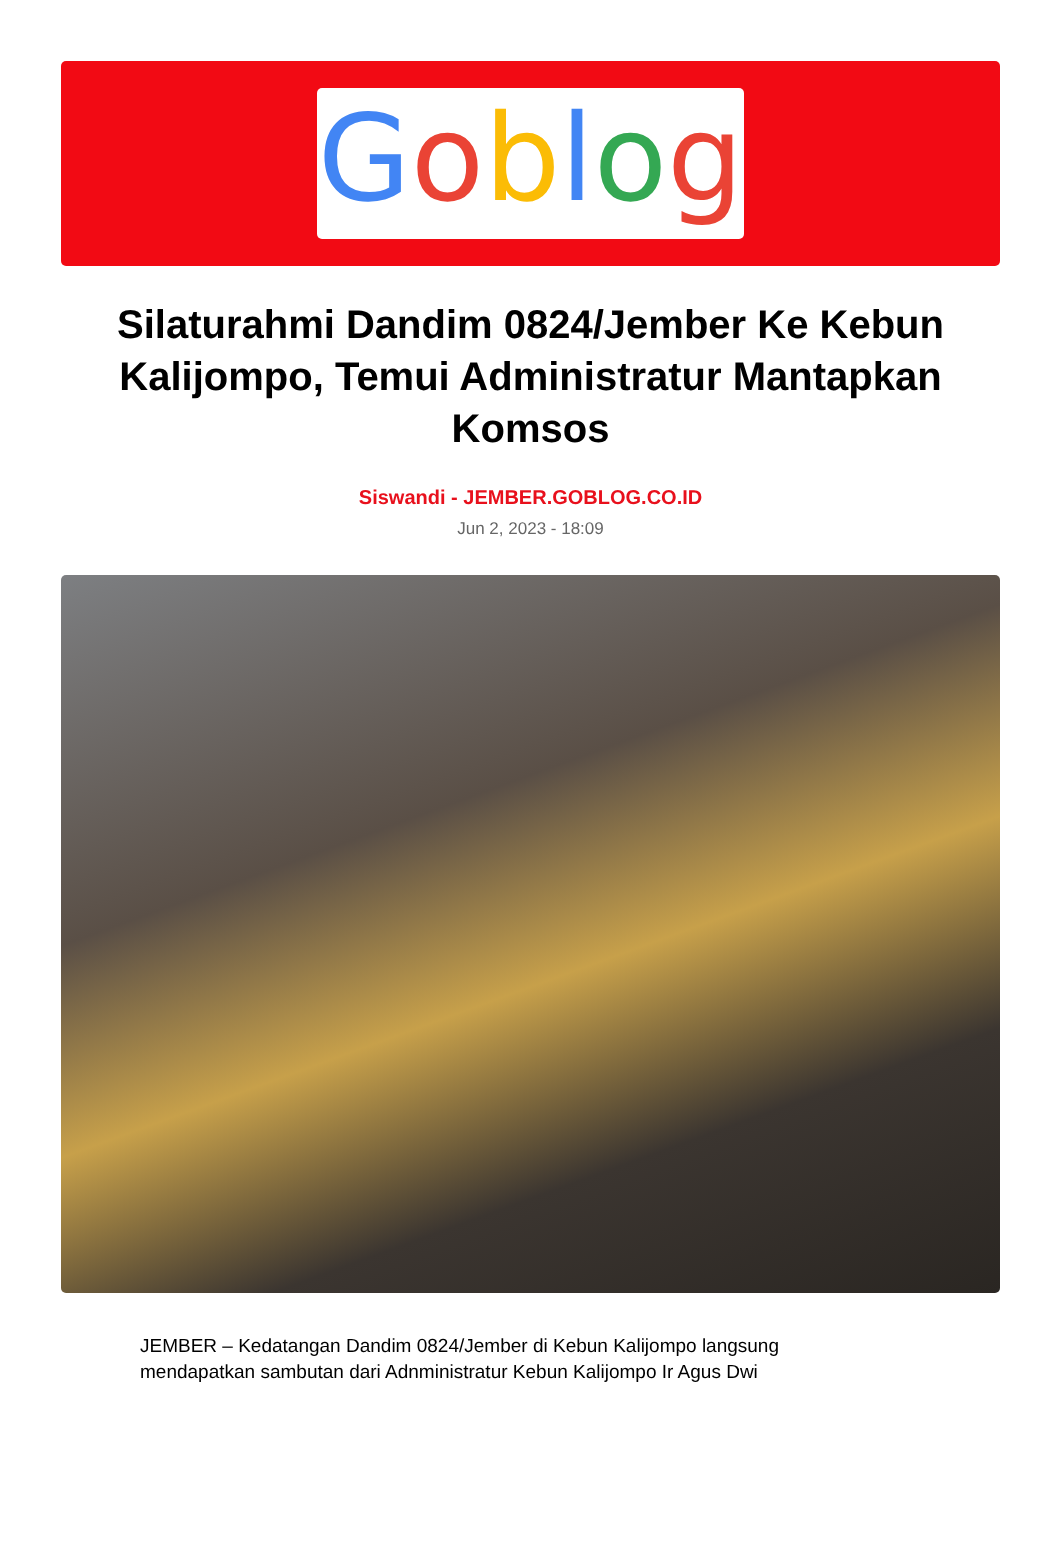Goblog
Silaturahmi Dandim 0824/Jember Ke Kebun Kalijompo, Temui Administratur Mantapkan Komsos
Siswandi - JEMBER.GOBLOG.CO.ID
Jun 2, 2023 - 18:09
JEMBER – Kedatangan Dandim 0824/Jember di Kebun Kalijompo langsung mendapatkan sambutan dari Adnministratur Kebun Kalijompo Ir Agus Dwi